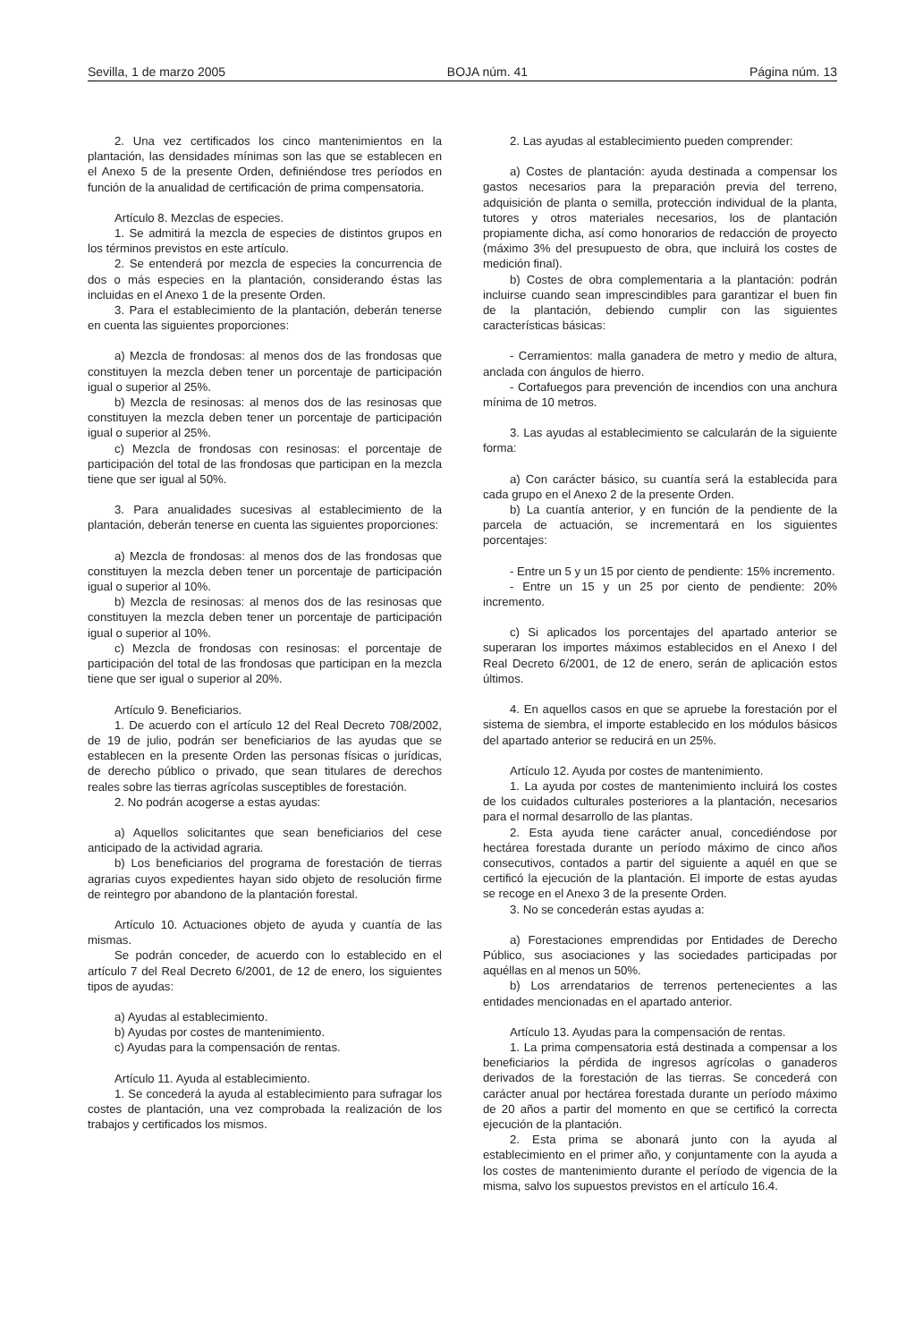Sevilla, 1 de marzo 2005 BOJA núm. 41 Página núm. 13
2. Una vez certificados los cinco mantenimientos en la plantación, las densidades mínimas son las que se establecen en el Anexo 5 de la presente Orden, definiéndose tres períodos en función de la anualidad de certificación de prima compensatoria.
Artículo 8. Mezclas de especies.
1. Se admitirá la mezcla de especies de distintos grupos en los términos previstos en este artículo.
2. Se entenderá por mezcla de especies la concurrencia de dos o más especies en la plantación, considerando éstas las incluidas en el Anexo 1 de la presente Orden.
3. Para el establecimiento de la plantación, deberán tenerse en cuenta las siguientes proporciones:
a) Mezcla de frondosas: al menos dos de las frondosas que constituyen la mezcla deben tener un porcentaje de participación igual o superior al 25%.
b) Mezcla de resinosas: al menos dos de las resinosas que constituyen la mezcla deben tener un porcentaje de participación igual o superior al 25%.
c) Mezcla de frondosas con resinosas: el porcentaje de participación del total de las frondosas que participan en la mezcla tiene que ser igual al 50%.
3. Para anualidades sucesivas al establecimiento de la plantación, deberán tenerse en cuenta las siguientes proporciones:
a) Mezcla de frondosas: al menos dos de las frondosas que constituyen la mezcla deben tener un porcentaje de participación igual o superior al 10%.
b) Mezcla de resinosas: al menos dos de las resinosas que constituyen la mezcla deben tener un porcentaje de participación igual o superior al 10%.
c) Mezcla de frondosas con resinosas: el porcentaje de participación del total de las frondosas que participan en la mezcla tiene que ser igual o superior al 20%.
Artículo 9. Beneficiarios.
1. De acuerdo con el artículo 12 del Real Decreto 708/2002, de 19 de julio, podrán ser beneficiarios de las ayudas que se establecen en la presente Orden las personas físicas o jurídicas, de derecho público o privado, que sean titulares de derechos reales sobre las tierras agrícolas susceptibles de forestación.
2. No podrán acogerse a estas ayudas:
a) Aquellos solicitantes que sean beneficiarios del cese anticipado de la actividad agraria.
b) Los beneficiarios del programa de forestación de tierras agrarias cuyos expedientes hayan sido objeto de resolución firme de reintegro por abandono de la plantación forestal.
Artículo 10. Actuaciones objeto de ayuda y cuantía de las mismas.
Se podrán conceder, de acuerdo con lo establecido en el artículo 7 del Real Decreto 6/2001, de 12 de enero, los siguientes tipos de ayudas:
a) Ayudas al establecimiento.
b) Ayudas por costes de mantenimiento.
c) Ayudas para la compensación de rentas.
Artículo 11. Ayuda al establecimiento.
1. Se concederá la ayuda al establecimiento para sufragar los costes de plantación, una vez comprobada la realización de los trabajos y certificados los mismos.
2. Las ayudas al establecimiento pueden comprender:
a) Costes de plantación: ayuda destinada a compensar los gastos necesarios para la preparación previa del terreno, adquisición de planta o semilla, protección individual de la planta, tutores y otros materiales necesarios, los de plantación propiamente dicha, así como honorarios de redacción de proyecto (máximo 3% del presupuesto de obra, que incluirá los costes de medición final).
b) Costes de obra complementaria a la plantación: podrán incluirse cuando sean imprescindibles para garantizar el buen fin de la plantación, debiendo cumplir con las siguientes características básicas:
- Cerramientos: malla ganadera de metro y medio de altura, anclada con ángulos de hierro.
- Cortafuegos para prevención de incendios con una anchura mínima de 10 metros.
3. Las ayudas al establecimiento se calcularán de la siguiente forma:
a) Con carácter básico, su cuantía será la establecida para cada grupo en el Anexo 2 de la presente Orden.
b) La cuantía anterior, y en función de la pendiente de la parcela de actuación, se incrementará en los siguientes porcentajes:
- Entre un 5 y un 15 por ciento de pendiente: 15% incremento.
- Entre un 15 y un 25 por ciento de pendiente: 20% incremento.
c) Si aplicados los porcentajes del apartado anterior se superaran los importes máximos establecidos en el Anexo I del Real Decreto 6/2001, de 12 de enero, serán de aplicación estos últimos.
4. En aquellos casos en que se apruebe la forestación por el sistema de siembra, el importe establecido en los módulos básicos del apartado anterior se reducirá en un 25%.
Artículo 12. Ayuda por costes de mantenimiento.
1. La ayuda por costes de mantenimiento incluirá los costes de los cuidados culturales posteriores a la plantación, necesarios para el normal desarrollo de las plantas.
2. Esta ayuda tiene carácter anual, concediéndose por hectárea forestada durante un período máximo de cinco años consecutivos, contados a partir del siguiente a aquél en que se certificó la ejecución de la plantación. El importe de estas ayudas se recoge en el Anexo 3 de la presente Orden.
3. No se concederán estas ayudas a:
a) Forestaciones emprendidas por Entidades de Derecho Público, sus asociaciones y las sociedades participadas por aquéllas en al menos un 50%.
b) Los arrendatarios de terrenos pertenecientes a las entidades mencionadas en el apartado anterior.
Artículo 13. Ayudas para la compensación de rentas.
1. La prima compensatoria está destinada a compensar a los beneficiarios la pérdida de ingresos agrícolas o ganaderos derivados de la forestación de las tierras. Se concederá con carácter anual por hectárea forestada durante un período máximo de 20 años a partir del momento en que se certificó la correcta ejecución de la plantación.
2. Esta prima se abonará junto con la ayuda al establecimiento en el primer año, y conjuntamente con la ayuda a los costes de mantenimiento durante el período de vigencia de la misma, salvo los supuestos previstos en el artículo 16.4.